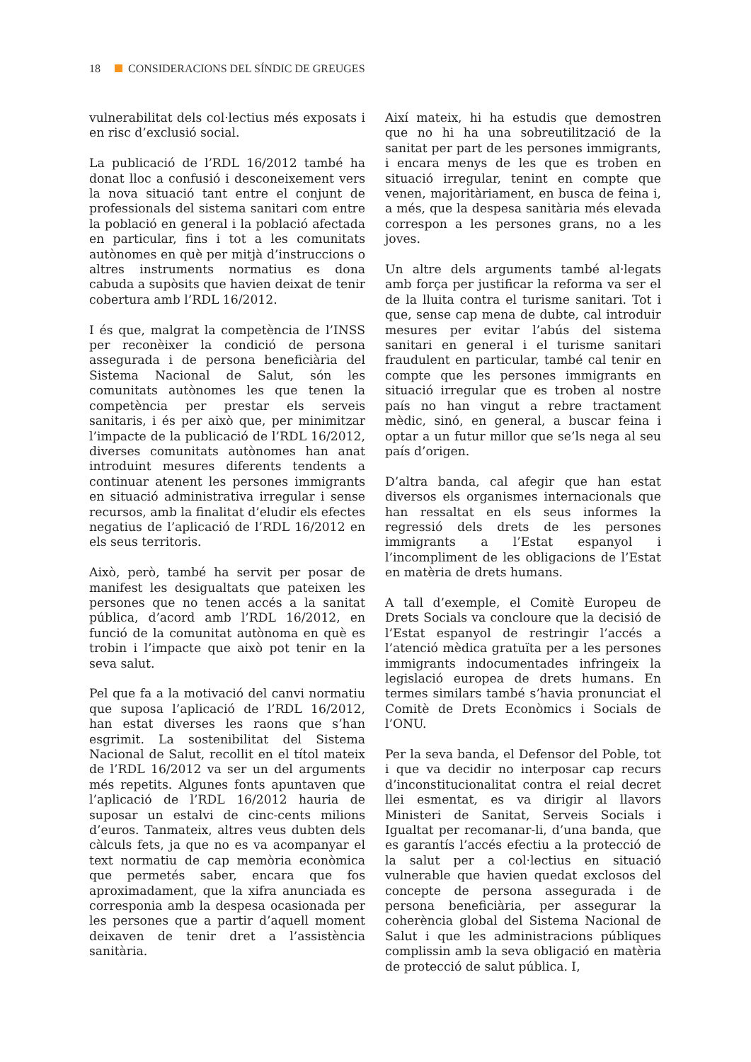18 CONSIDERACIONS DEL SÍNDIC DE GREUGES
vulnerabilitat dels col·lectius més exposats i en risc d’exclusió social.
La publicació de l’RDL 16/2012 també ha donat lloc a confusió i desconeixement vers la nova situació tant entre el conjunt de professionals del sistema sanitari com entre la població en general i la població afectada en particular, fins i tot a les comunitats autònomes en què per mitjà d’instruccions o altres instruments normatius es dona cabuda a supòsits que havien deixat de tenir cobertura amb l’RDL 16/2012.
I és que, malgrat la competència de l’INSS per reconèixer la condició de persona assegurada i de persona beneficiària del Sistema Nacional de Salut, són les comunitats autònomes les que tenen la competència per prestar els serveis sanitaris, i és per això que, per minimitzar l’impacte de la publicació de l’RDL 16/2012, diverses comunitats autònomes han anat introduint mesures diferents tendents a continuar atenent les persones immigrants en situació administrativa irregular i sense recursos, amb la finalitat d’eludir els efectes negatius de l’aplicació de l’RDL 16/2012 en els seus territoris.
Això, però, també ha servit per posar de manifest les desigualtats que pateixen les persones que no tenen accés a la sanitat pública, d’acord amb l’RDL 16/2012, en funció de la comunitat autònoma en què es trobin i l’impacte que això pot tenir en la seva salut.
Pel que fa a la motivació del canvi normatiu que suposa l’aplicació de l’RDL 16/2012, han estat diverses les raons que s’han esgrimit. La sostenibilitat del Sistema Nacional de Salut, recollit en el títol mateix de l’RDL 16/2012 va ser un del arguments més repetits. Algunes fonts apuntaven que l’aplicació de l’RDL 16/2012 hauria de suposar un estalvi de cinc-cents milions d’euros. Tanmateix, altres veus dubten dels càlculs fets, ja que no es va acompanyar el text normatiu de cap memòria econòmica que permetés saber, encara que fos aproximadament, que la xifra anunciada es corresponia amb la despesa ocasionada per les persones que a partir d’aquell moment deixaven de tenir dret a l’assistència sanitària.
Així mateix, hi ha estudis que demostren que no hi ha una sobreutilització de la sanitat per part de les persones immigrants, i encara menys de les que es troben en situació irregular, tenint en compte que venen, majoritàriament, en busca de feina i, a més, que la despesa sanitària més elevada correspon a les persones grans, no a les joves.
Un altre dels arguments també al·legats amb força per justificar la reforma va ser el de la lluita contra el turisme sanitari. Tot i que, sense cap mena de dubte, cal introduir mesures per evitar l’abús del sistema sanitari en general i el turisme sanitari fraudulent en particular, també cal tenir en compte que les persones immigrants en situació irregular que es troben al nostre país no han vingut a rebre tractament mèdic, sinó, en general, a buscar feina i optar a un futur millor que se’ls nega al seu país d’origen.
D’altra banda, cal afegir que han estat diversos els organismes internacionals que han ressaltat en els seus informes la regressió dels drets de les persones immigrants a l’Estat espanyol i l’incompliment de les obligacions de l’Estat en matèria de drets humans.
A tall d’exemple, el Comitè Europeu de Drets Socials va concloure que la decisió de l’Estat espanyol de restringir l’accés a l’atenció mèdica gratuïta per a les persones immigrants indocumentades infringeix la legislació europea de drets humans. En termes similars també s’havia pronunciat el Comitè de Drets Econòmics i Socials de l’ONU.
Per la seva banda, el Defensor del Poble, tot i que va decidir no interposar cap recurs d’inconstitucionalitat contra el reial decret llei esmentat, es va dirigir al llavors Ministeri de Sanitat, Serveis Socials i Igualtat per recomanar-li, d’una banda, que es garantís l’accés efectiu a la protecció de la salut per a col·lectius en situació vulnerable que havien quedat exclosos del concepte de persona assegurada i de persona beneficiària, per assegurar la coherència global del Sistema Nacional de Salut i que les administracions públiques complissin amb la seva obligació en matèria de protecció de salut pública. I,